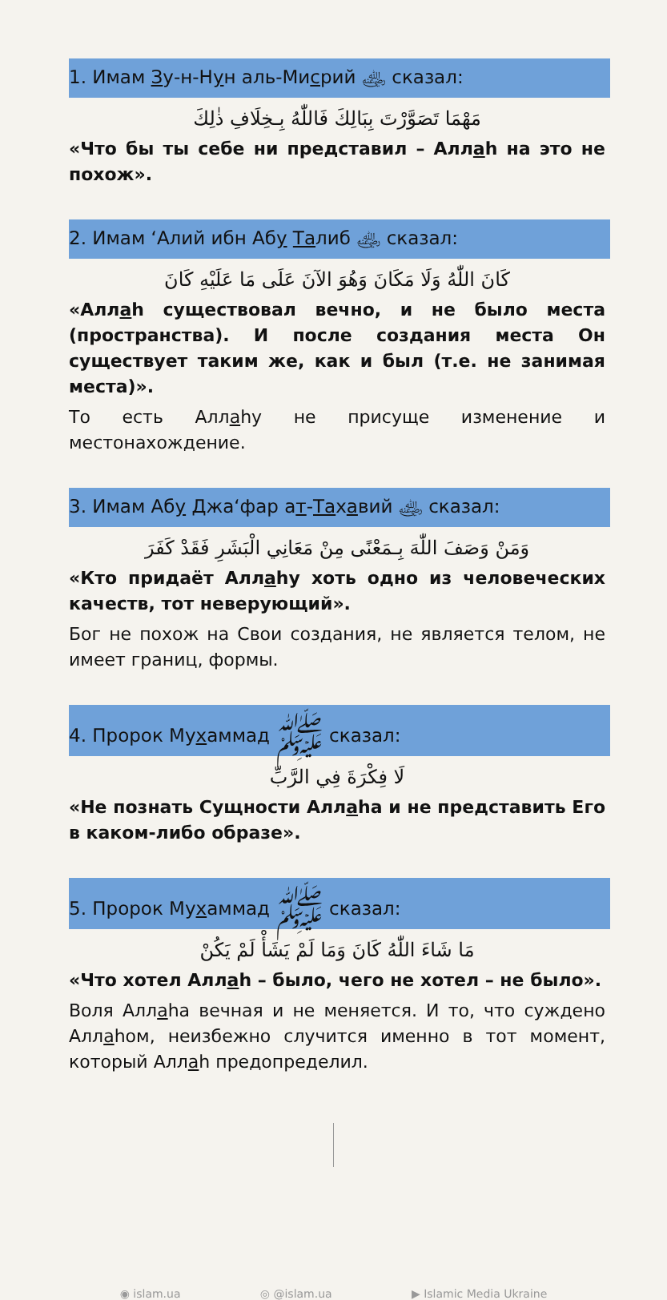1. Имам Зу-н-Нун аль-Мисрий ﵁ сказал:
مَهْمَا تَصَوَّرْتَ بِبَالِكَ فَاللّٰهُ بِـخِلَافِ ذٰلِكَ
«Что бы ты себе ни представил – Аллаh на это не похож».
2. Имам ‘Алий ибн Абу Талиб ﵁ сказал:
كَانَ اللّٰهُ وَلَا مَكَانَ وَهُوَ الآنَ عَلَى مَا عَلَيْهِ كَانَ
«Аллаh существовал вечно, и не было места (пространства). И после создания места Он существует таким же, как и был (т.е. не занимая места)».
То есть Аллаhу не присуще изменение и местонахождение.
3. Имам Абу Джа‘фар ат-Тахавий ﵁ сказал:
وَمَنْ وَصَفَ اللّٰهَ بِـمَعْنًى مِنْ مَعَانِي الْبَشَرِ فَقَدْ كَفَرَ
«Кто придаёт Аллаhу хоть одно из человеческих качеств, тот неверующий».
Бог не похож на Свои создания, не является телом, не имеет границ, формы.
4. Пророк Мухаммад ﷺ сказал:
لَا فِكْرَةَ فِي الرَّبِّ
«Не познать Сущности Аллаhа и не представить Его в каком-либо образе».
5. Пророк Мухаммад ﷺ сказал:
مَا شَاءَ اللّٰهُ كَانَ وَمَا لَمْ يَشَأْ لَمْ يَكُنْ
«Что хотел Аллаh – было, чего не хотел – не было».
Воля Аллаhа вечная и не меняется. И то, что суждено Аллаhом, неизбежно случится именно в тот момент, который Аллаh предопределил.
◉ islam.ua ◎ @islam.ua ▶ Islamic Media Ukraine